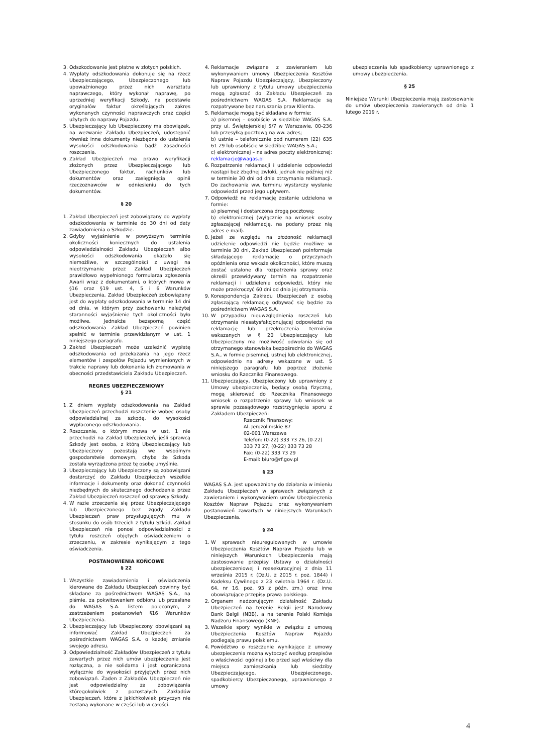3. Odszkodowanie jest płatne w złotych polskich.
4. Wypłaty odszkodowania dokonuje się na rzecz Ubezpieczającego, Ubezpieczonego lub upoważnionego przez nich warsztatu naprawczego, który wykonał naprawę, po uprzedniej weryfikacji Szkody, na podstawie oryginałów faktur określających zakres wykonanych czynności naprawczych oraz części użytych do naprawy Pojazdu.
5. Ubezpieczający lub Ubezpieczony ma obowiązek, na wezwanie Zakładu Ubezpieczeń, udostępnić również inne dokumenty niezbędne do ustalenia wysokości odszkodowania bądź zasadności roszczenia.
6. Zakład Ubezpieczeń ma prawo weryfikacji złożonych przez Ubezpieczającego lub Ubezpieczonego faktur, rachunków lub dokumentów oraz zasięgnięcia opinii rzeczoznawców w odniesieniu do tych dokumentów.
§ 20
1. Zakład Ubezpieczeń jest zobowiązany do wypłaty odszkodowania w terminie do 30 dni od daty zawiadomienia o Szkodzie.
2. Gdyby wyjaśnienie w powyższym terminie okoliczności koniecznych do ustalenia odpowiedzialności Zakładu Ubezpieczeń albo wysokości odszkodowania okazało się niemożliwe, w szczególności z uwagi na nieotrzymanie przez Zakład Ubezpieczeń prawidłowo wypełnionego formularza zgłoszenia Awarii wraz z dokumentami, o których mowa w §16 oraz §19 ust. 4, 5 i 6 Warunków Ubezpieczenia, Zakład Ubezpieczeń zobowiązany jest do wypłaty odszkodowania w terminie 14 dni od dnia, w którym przy zachowaniu należytej staranności wyjaśnienie tych okoliczności było możliwe. Jednakże bezsporną część odszkodowania Zakład Ubezpieczeń powinien spełnić w terminie przewidzianym w ust. 1 niniejszego paragrafu.
3. Zakład Ubezpieczeń może uzależnić wypłatę odszkodowania od przekazania na jego rzecz elementów i zespołów Pojazdu wymienionych w trakcie naprawy lub dokonania ich złomowania w obecności przedstawiciela Zakładu Ubezpieczeń.
REGRES UBEZPIECZENIOWY
§ 21
1. Z dniem wypłaty odszkodowania na Zakład Ubezpieczeń przechodzi roszczenie wobec osoby odpowiedzialnej za szkodę, do wysokości wypłaconego odszkodowania.
2. Roszczenie, o którym mowa w ust. 1 nie przechodzi na Zakład Ubezpieczeń, jeśli sprawcą Szkody jest osoba, z którą Ubezpieczający lub Ubezpieczony pozostają we wspólnym gospodarstwie domowym, chyba że Szkoda została wyrządzona przez tę osobę umyślnie.
3. Ubezpieczający lub Ubezpieczony są zobowiązani dostarczyć do Zakładu Ubezpieczeń wszelkie informacje i dokumenty oraz dokonać czynności niezbędnych do skutecznego dochodzenia przez Zakład Ubezpieczeń roszczeń od sprawcy Szkody.
4. W razie zrzeczenia się przez Ubezpieczającego lub Ubezpieczonego bez zgody Zakładu Ubezpieczeń praw przysługujących mu w stosunku do osób trzecich z tytułu Szkód, Zakład Ubezpieczeń nie ponosi odpowiedzialności z tytułu roszczeń objętych oświadczeniem o zrzeczeniu, w zakresie wynikającym z tego oświadczenia.
POSTANOWIENIA KOŃCOWE
§ 22
1. Wszystkie zawiadomienia i oświadczenia kierowane do Zakładu Ubezpieczeń powinny być składane za pośrednictwem WAGAS S.A., na piśmie, za pokwitowaniem odbioru lub przesłane do WAGAS S.A. listem poleconym, z zastrzeżeniem postanowień §16 Warunków Ubezpieczenia.
2. Ubezpieczający lub Ubezpieczony obowiązani są informować Zakład Ubezpieczeń za pośrednictwem WAGAS S.A. o każdej zmianie swojego adresu.
3. Odpowiedzialność Zakładów Ubezpieczeń z tytułu zawartych przez nich umów ubezpieczenia jest rozłączna, a nie solidarna i jest ograniczona wyłącznie do wysokości przyjętych przez nich zobowiązań. Żaden z Zakładów Ubezpieczeń nie jest odpowiedzialny za zobowiązania któregokolwiek z pozostałych Zakładów Ubezpieczeń, które z jakichkolwiek przyczyn nie zostaną wykonane w części lub w całości.
4. Reklamacje związane z zawieraniem lub wykonywaniem umowy Ubezpieczenia Kosztów Napraw Pojazdu Ubezpieczający, Ubezpieczony lub uprawniony z tytułu umowy ubezpieczenia mogą zgłaszać do Zakładu Ubezpieczeń za pośrednictwem WAGAS S.A. Reklamacje są rozpatrywane bez naruszania praw Klienta.
5. Reklamacje mogą być składane w formie:
a) pisemnej – osobiście w siedzibie WAGAS S.A. przy ul. Świętojerskiej 5/7 w Warszawie, 00-236 lub przesyłką pocztową na ww. adres;
b) ustnie – telefonicznie pod numerem (22) 635 61 29 lub osobiście w siedzibie WAGAS S.A.;
c) elektronicznej – na adres poczty elektronicznej: reklamacje@wagas.pl
6. Rozpatrzenie reklamacji i udzielenie odpowiedzi nastąpi bez zbędnej zwłoki, jednak nie później niż w terminie 30 dni od dnia otrzymania reklamacji. Do zachowania ww. terminu wystarczy wysłanie odpowiedzi przed jego upływem.
7. Odpowiedź na reklamację zostanie udzielona w formie:
a) pisemnej i dostarczona drogą pocztową;
b) elektronicznej (wyłącznie na wniosek osoby zgłaszającej reklamację, na podany przez nią adres e-mail).
8. Jeżeli ze względu na złożoność reklamacji udzielenie odpowiedzi nie będzie możliwe w terminie 30 dni, Zakład Ubezpieczeń poinformuje składającego reklamację o przyczynach opóźnienia oraz wskaże okoliczności, które muszą zostać ustalone dla rozpatrzenia sprawy oraz określi przewidywany termin na rozpatrzenie reklamacji i udzielenie odpowiedzi, który nie może przekroczyć 60 dni od dnia jej otrzymania.
9. Korespondencja Zakładu Ubezpieczeń z osobą zgłaszającą reklamację odbywać się będzie za pośrednictwem WAGAS S.A.
10. W przypadku nieuwzględnienia roszczeń lub otrzymania niesatysfakcjonującej odpowiedzi na reklamację lub przekroczenia terminów wskazanych w § 20 Ubezpieczający lub Ubezpieczony ma możliwość odwołania się od otrzymanego stanowiska bezpośrednio do WAGAS S.A., w formie pisemnej, ustnej lub elektronicznej, odpowiednio na adresy wskazane w ust. 5 niniejszego paragrafu lub poprzez złożenie wniosku do Rzecznika Finansowego.
11. Ubezpieczający, Ubezpieczony lub uprawniony z Umowy ubezpieczenia, będący osobą fizyczną, mogą skierować do Rzecznika Finansowego wniosek o rozpatrzenie sprawy lub wniosek w sprawie pozasądowego rozstrzygnięcia sporu z Zakładem Ubezpieczeń:
Rzecznik Finansowy:
Al. Jerozolimskie 87
02-001 Warszawa
Telefon: (0-22) 333 73 26, (0-22) 333 73 27, (0-22) 333 73 28
Fax: (0-22) 333 73 29
E-mail: biuro@rf.gov.pl
§ 23
WAGAS S.A. jest upoważniony do działania w imieniu Zakładu Ubezpieczeń w sprawach związanych z zawieraniem i wykonywaniem umów Ubezpieczenia Kosztów Napraw Pojazdu oraz wykonywaniem postanowień zawartych w niniejszych Warunkach Ubezpieczenia.
§ 24
1. W sprawach nieuregulowanych w umowie Ubezpieczenia Kosztów Napraw Pojazdu lub w niniejszych Warunkach Ubezpieczenia mają zastosowanie przepisy Ustawy o działalności ubezpieczeniowej i reasekuracyjnej z dnia 11 września 2015 r. (Dz.U. z 2015 r. poz. 1844) i Kodeksu Cywilnego z 23 kwietnia 1964 r. (Dz.U. 64, nr 16, poz. 93 z późn. zm.) oraz inne obowiązujące przepisy prawa polskiego.
2. Organem nadzorującym działalność Zakładu Ubezpieczeń na terenie Belgii jest Narodowy Bank Belgii (NBB), a na terenie Polski Komisja Nadzoru Finansowego (KNF).
3. Wszelkie spory wynikłe w związku z umową Ubezpieczenia Kosztów Napraw Pojazdu podlegają prawu polskiemu.
4. Powództwo o roszczenie wynikające z umowy ubezpieczenia można wytoczyć według przepisów o właściwości ogólnej albo przed sąd właściwy dla miejsca zamieszkania lub siedziby Ubezpieczającego, Ubezpieczonego, spadkobiercy Ubezpieczonego, uprawnionego z umowy
ubezpieczenia lub spadkobiercy uprawnionego z umowy ubezpieczenia.
§ 25
Niniejsze Warunki Ubezpieczenia mają zastosowanie do umów ubezpieczenia zawieranych od dnia 1 lutego 2019 r.
4